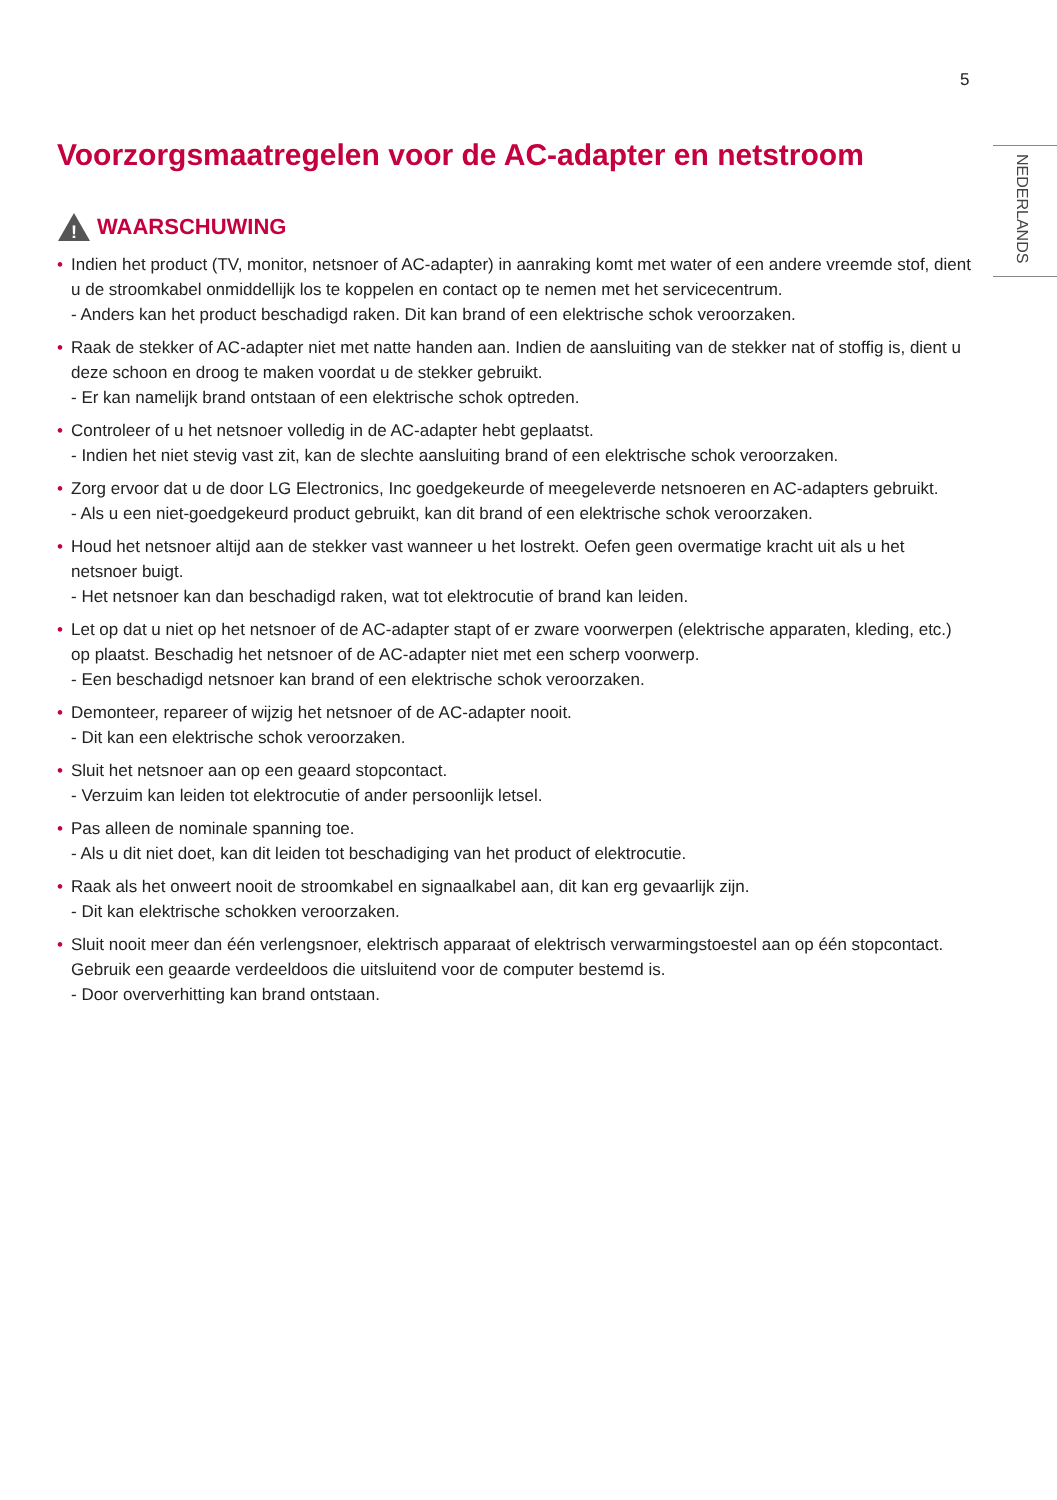5
NEDERLANDS
Voorzorgsmaatregelen voor de AC-adapter en netstroom
!
WAARSCHUWING
• Indien het product (TV, monitor, netsnoer of AC-adapter) in aanraking komt met water of een andere vreemde stof, dient u de stroomkabel onmiddellijk los te koppelen en contact op te nemen met het servicecentrum.
- Anders kan het product beschadigd raken. Dit kan brand of een elektrische schok veroorzaken.
• Raak de stekker of AC-adapter niet met natte handen aan. Indien de aansluiting van de stekker nat of stoffig is, dient u deze schoon en droog te maken voordat u de stekker gebruikt.
- Er kan namelijk brand ontstaan of een elektrische schok optreden.
• Controleer of u het netsnoer volledig in de AC-adapter hebt geplaatst.
- Indien het niet stevig vast zit, kan de slechte aansluiting brand of een elektrische schok veroorzaken.
• Zorg ervoor dat u de door LG Electronics, Inc goedgekeurde of meegeleverde netsnoeren en AC-adapters gebruikt.
- Als u een niet-goedgekeurd product gebruikt, kan dit brand of een elektrische schok veroorzaken.
• Houd het netsnoer altijd aan de stekker vast wanneer u het lostrekt. Oefen geen overmatige kracht uit als u het netsnoer buigt.
- Het netsnoer kan dan beschadigd raken, wat tot elektrocutie of brand kan leiden.
• Let op dat u niet op het netsnoer of de AC-adapter stapt of er zware voorwerpen (elektrische apparaten, kleding, etc.) op plaatst. Beschadig het netsnoer of de AC-adapter niet met een scherp voorwerp.
- Een beschadigd netsnoer kan brand of een elektrische schok veroorzaken.
• Demonteer, repareer of wijzig het netsnoer of de AC-adapter nooit.
- Dit kan een elektrische schok veroorzaken.
• Sluit het netsnoer aan op een geaard stopcontact.
- Verzuim kan leiden tot elektrocutie of ander persoonlijk letsel.
• Pas alleen de nominale spanning toe.
- Als u dit niet doet, kan dit leiden tot beschadiging van het product of elektrocutie.
• Raak als het onweert nooit de stroomkabel en signaalkabel aan, dit kan erg gevaarlijk zijn.
- Dit kan elektrische schokken veroorzaken.
• Sluit nooit meer dan één verlengsnoer, elektrisch apparaat of elektrisch verwarmingstoestel aan op één stopcontact. Gebruik een geaarde verdeeldoos die uitsluitend voor de computer bestemd is.
- Door oververhitting kan brand ontstaan.